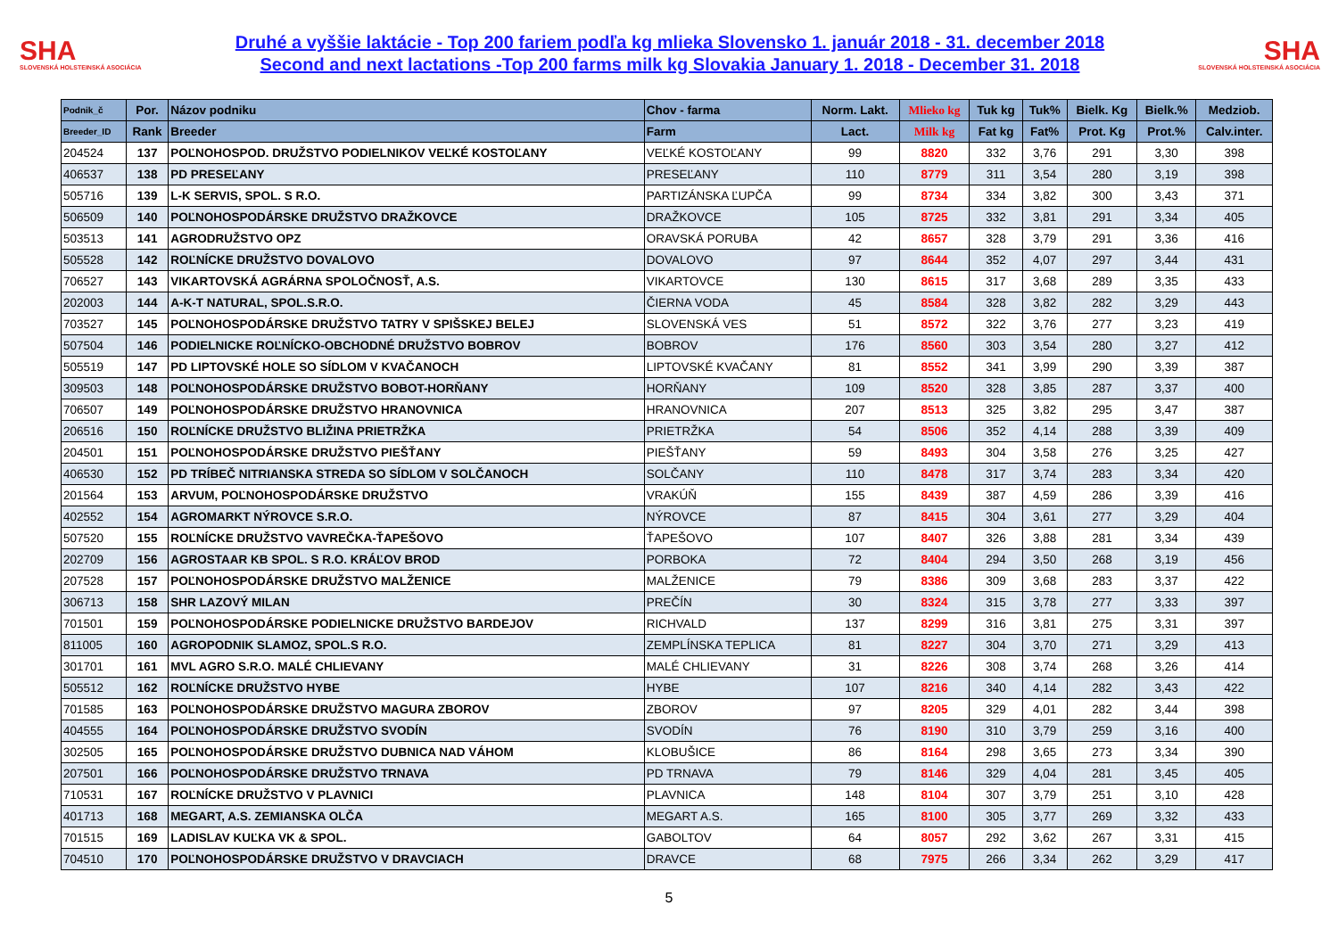SHA
SLOVENSKÁ HOLSTEINSKÁ ASOCIÁCIA
Druhé a vyššie laktácie - Top 200 fariem podľa kg mlieka Slovensko 1. január 2018 - 31. december 2018
Second and next lactations -Top 200 farms milk kg Slovakia January 1. 2018 - December 31. 2018
SHA
SLOVENSKÁ HOLSTEINSKÁ ASOCIÁCIA
| Podnik_č | Por. | Názov podniku | Chov - farma | Norm. Lakt. | Mlieko kg | Tuk kg | Tuk% | Bielk. Kg | Bielk.% | Medziob. |
| --- | --- | --- | --- | --- | --- | --- | --- | --- | --- | --- |
| Breeder_ID | Rank | Breeder | Farm | Lact. | Milk kg | Fat kg | Fat% | Prot. Kg | Prot.% | Calv.inter. |
| 204524 | 137 | POĽNOHOSPOD. DRUŽSTVO PODIELNIKOV VEĽKÉ KOSTOĽANY | VEĽKÉ KOSTOĽANY | 99 | 8820 | 332 | 3,76 | 291 | 3,30 | 398 |
| 406537 | 138 | PD PRESEĽANY | PRESEĽANY | 110 | 8779 | 311 | 3,54 | 280 | 3,19 | 398 |
| 505716 | 139 | L-K SERVIS, SPOL. S R.O. | PARTIZÁNSKA ĽUPČA | 99 | 8734 | 334 | 3,82 | 300 | 3,43 | 371 |
| 506509 | 140 | POĽNOHOSPODÁRSKE DRUŽSTVO DRAŽKOVCE | DRAŽKOVCE | 105 | 8725 | 332 | 3,81 | 291 | 3,34 | 405 |
| 503513 | 141 | AGRODRUŽSTVO OPZ | ORAVSKÁ PORUBA | 42 | 8657 | 328 | 3,79 | 291 | 3,36 | 416 |
| 505528 | 142 | ROĽNÍCKE DRUŽSTVO DOVALOVO | DOVALOVO | 97 | 8644 | 352 | 4,07 | 297 | 3,44 | 431 |
| 706527 | 143 | VIKARTOVSKÁ AGRÁRNA SPOLOČNOSŤ, A.S. | VIKARTOVCE | 130 | 8615 | 317 | 3,68 | 289 | 3,35 | 433 |
| 202003 | 144 | A-K-T NATURAL, SPOL.S.R.O. | ČIERNA VODA | 45 | 8584 | 328 | 3,82 | 282 | 3,29 | 443 |
| 703527 | 145 | POĽNOHOSPODÁRSKE DRUŽSTVO TATRY V SPIŠSKEJ BELEJ | SLOVENSKÁ VES | 51 | 8572 | 322 | 3,76 | 277 | 3,23 | 419 |
| 507504 | 146 | PODIELNICKE ROĽNÍCKO-OBCHODNÉ DRUŽSTVO BOBROV | BOBROV | 176 | 8560 | 303 | 3,54 | 280 | 3,27 | 412 |
| 505519 | 147 | PD LIPTOVSKÉ HOLE SO SÍDLOM V KVAČANOCH | LIPTOVSKÉ KVAČANY | 81 | 8552 | 341 | 3,99 | 290 | 3,39 | 387 |
| 309503 | 148 | POĽNOHOSPODÁRSKE DRUŽSTVO BOBOT-HORŇANY | HORŇANY | 109 | 8520 | 328 | 3,85 | 287 | 3,37 | 400 |
| 706507 | 149 | POĽNOHOSPODÁRSKE DRUŽSTVO HRANOVNICA | HRANOVNICA | 207 | 8513 | 325 | 3,82 | 295 | 3,47 | 387 |
| 206516 | 150 | ROĽNÍCKE DRUŽSTVO BLIŽINA PRIETRŽKA | PRIETRŽKA | 54 | 8506 | 352 | 4,14 | 288 | 3,39 | 409 |
| 204501 | 151 | POĽNOHOSPODÁRSKE DRUŽSTVO PIEŠŤANY | PIEŠŤANY | 59 | 8493 | 304 | 3,58 | 276 | 3,25 | 427 |
| 406530 | 152 | PD TRÍBEČ NITRIANSKA STREDA SO SÍDLOM V SOLČANOCH | SOLČANY | 110 | 8478 | 317 | 3,74 | 283 | 3,34 | 420 |
| 201564 | 153 | ARVUM, POĽNOHOSPODÁRSKE DRUŽSTVO | VRAKÚŇ | 155 | 8439 | 387 | 4,59 | 286 | 3,39 | 416 |
| 402552 | 154 | AGROMARKT NÝROVCE S.R.O. | NÝROVCE | 87 | 8415 | 304 | 3,61 | 277 | 3,29 | 404 |
| 507520 | 155 | ROĽNÍCKE DRUŽSTVO VAVREČKA-ŤAPEŠOVO | ŤAPEŠOVO | 107 | 8407 | 326 | 3,88 | 281 | 3,34 | 439 |
| 202709 | 156 | AGROSTAAR KB SPOL. S R.O. KRÁĽOV BROD | PORBOKA | 72 | 8404 | 294 | 3,50 | 268 | 3,19 | 456 |
| 207528 | 157 | POĽNOHOSPODÁRSKE DRUŽSTVO MALŽENICE | MALŽENICE | 79 | 8386 | 309 | 3,68 | 283 | 3,37 | 422 |
| 306713 | 158 | SHR LAZOVÝ MILAN | PREČÍN | 30 | 8324 | 315 | 3,78 | 277 | 3,33 | 397 |
| 701501 | 159 | POĽNOHOSPODÁRSKE PODIELNICKE DRUŽSTVO BARDEJOV | RICHVALD | 137 | 8299 | 316 | 3,81 | 275 | 3,31 | 397 |
| 811005 | 160 | AGROPODNIK SLAMOZ, SPOL.S R.O. | ZEMPLÍNSKA TEPLICA | 81 | 8227 | 304 | 3,70 | 271 | 3,29 | 413 |
| 301701 | 161 | MVL AGRO S.R.O. MALÉ CHLIEVANY | MALÉ CHLIEVANY | 31 | 8226 | 308 | 3,74 | 268 | 3,26 | 414 |
| 505512 | 162 | ROĽNÍCKE DRUŽSTVO HYBE | HYBE | 107 | 8216 | 340 | 4,14 | 282 | 3,43 | 422 |
| 701585 | 163 | POĽNOHOSPODÁRSKE DRUŽSTVO MAGURA ZBOROV | ZBOROV | 97 | 8205 | 329 | 4,01 | 282 | 3,44 | 398 |
| 404555 | 164 | POĽNOHOSPODÁRSKE DRUŽSTVO SVODÍN | SVODÍN | 76 | 8190 | 310 | 3,79 | 259 | 3,16 | 400 |
| 302505 | 165 | POĽNOHOSPODÁRSKE DRUŽSTVO DUBNICA NAD VÁHOM | KLOBUŠICE | 86 | 8164 | 298 | 3,65 | 273 | 3,34 | 390 |
| 207501 | 166 | POĽNOHOSPODÁRSKE DRUŽSTVO TRNAVA | PD TRNAVA | 79 | 8146 | 329 | 4,04 | 281 | 3,45 | 405 |
| 710531 | 167 | ROĽNÍCKE DRUŽSTVO V PLAVNICI | PLAVNICA | 148 | 8104 | 307 | 3,79 | 251 | 3,10 | 428 |
| 401713 | 168 | MEGART, A.S. ZEMIANSKA OLČA | MEGART A.S. | 165 | 8100 | 305 | 3,77 | 269 | 3,32 | 433 |
| 701515 | 169 | LADISLAV KUĽKA VK & SPOL. | GABOLTOV | 64 | 8057 | 292 | 3,62 | 267 | 3,31 | 415 |
| 704510 | 170 | POĽNOHOSPODÁRSKE DRUŽSTVO V DRAVCIACH | DRAVCE | 68 | 7975 | 266 | 3,34 | 262 | 3,29 | 417 |
5